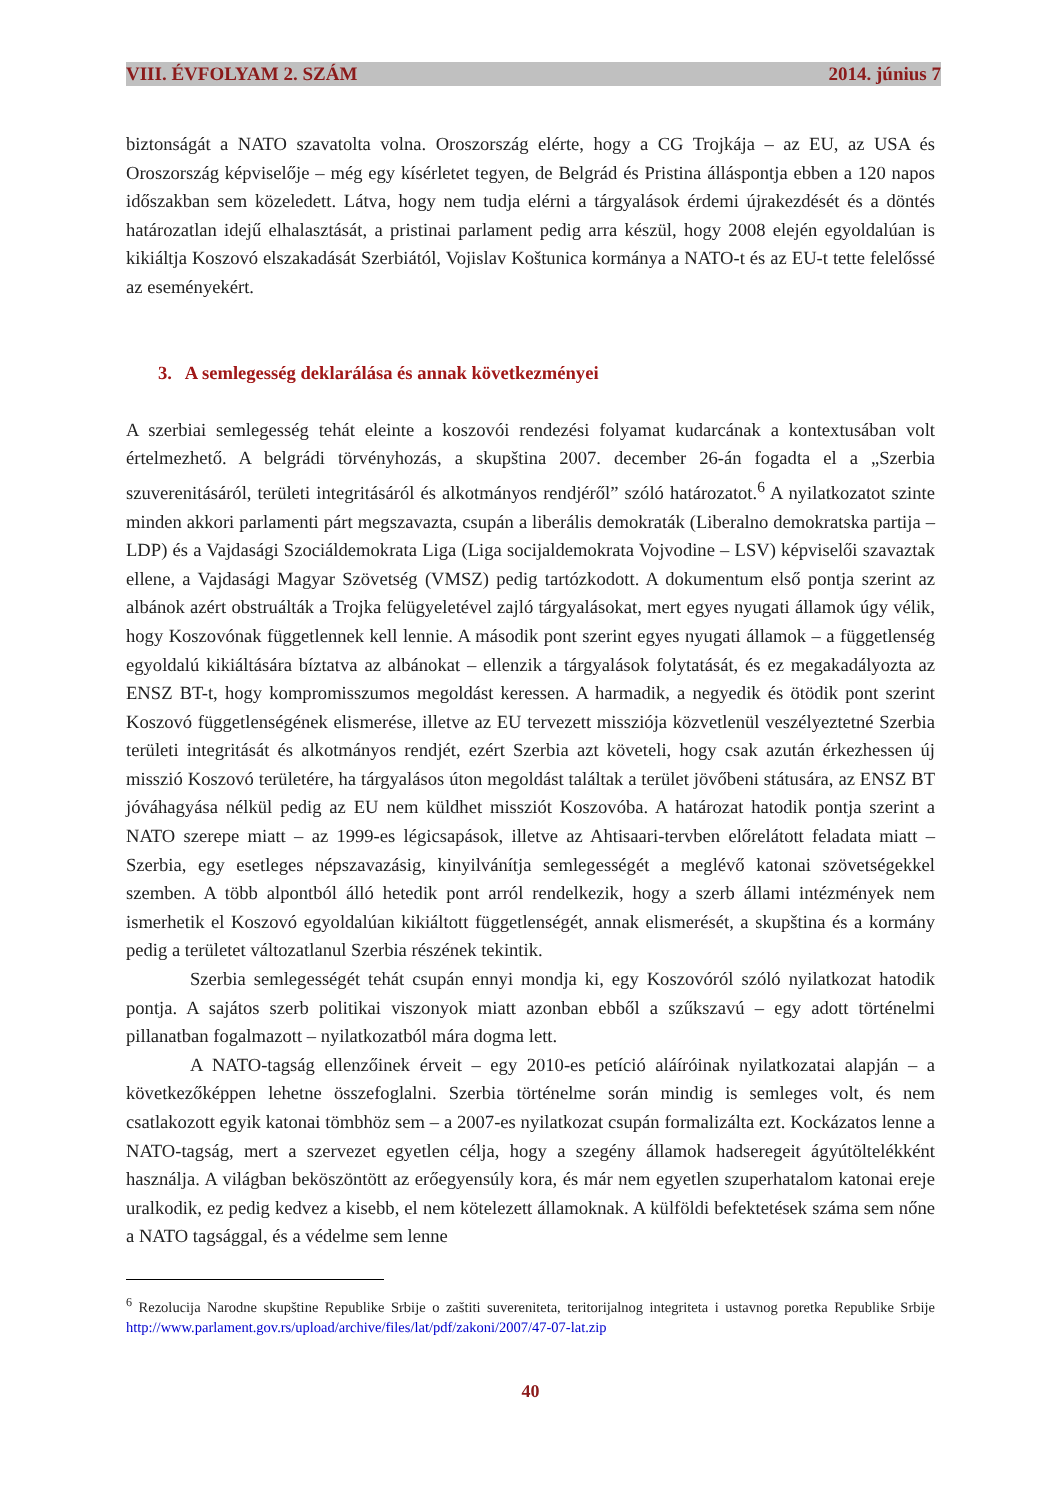VIII. ÉVFOLYAM 2. SZÁM 2014. június 7
biztonságát a NATO szavatolta volna. Oroszország elérte, hogy a CG Trojkája – az EU, az USA és Oroszország képviselője – még egy kísérletet tegyen, de Belgrád és Pristina álláspontja ebben a 120 napos időszakban sem közeledett. Látva, hogy nem tudja elérni a tárgyalások érdemi újrakezdését és a döntés határozatlan idejű elhalasztását, a pristinai parlament pedig arra készül, hogy 2008 elején egyoldalúan is kikiáltja Koszovó elszakadását Szerbiától, Vojislav Koštunica kormánya a NATO-t és az EU-t tette felelőssé az eseményekért.
3. A semlegesség deklarálása és annak következményei
A szerbiai semlegesség tehát eleinte a koszovói rendezési folyamat kudarcának a kontextusában volt értelmezhető. A belgrádi törvényhozás, a skupština 2007. december 26-án fogadta el a „Szerbia szuverenitásáról, területi integritásáról és alkotmányos rendjéről” szóló határozatot.<sup>6</sup> A nyilatkozatot szinte minden akkori parlamenti párt megszavazta, csupán a liberális demokraták (Liberalno demokratska partija – LDP) és a Vajdasági Szociáldemokrata Liga (Liga socijaldemokrata Vojvodine – LSV) képviselői szavaztak ellene, a Vajdasági Magyar Szövetség (VMSZ) pedig tartózkodott. A dokumentum első pontja szerint az albánok azért obstruálták a Trojka felügyeletével zajló tárgyalásokat, mert egyes nyugati államok úgy vélik, hogy Koszovónak függetlennek kell lennie. A második pont szerint egyes nyugati államok – a függetlenség egyoldalú kikiáltására bíztatva az albánokat – ellenzik a tárgyalások folytatását, és ez megakadályozta az ENSZ BT-t, hogy kompromisszumos megoldást keressen. A harmadik, a negyedik és ötödik pont szerint Koszovó függetlenségének elismerése, illetve az EU tervezett missziója közvetlenül veszélyeztetné Szerbia területi integritását és alkotmányos rendjét, ezért Szerbia azt követeli, hogy csak azután érkezhessen új misszió Koszovó területére, ha tárgyalásos úton megoldást találtak a terület jövőbeni státusára, az ENSZ BT jóváhagyása nélkül pedig az EU nem küldhet missziót Koszovóba. A határozat hatodik pontja szerint a NATO szerepe miatt – az 1999-es légicsapások, illetve az Ahtisaari-tervben előrelátott feladata miatt – Szerbia, egy esetleges népszavazásig, kinyilvánítja semlegességét a meglévő katonai szövetségekkel szemben. A több alpontból álló hetedik pont arról rendelkezik, hogy a szerb állami intézmények nem ismerhetik el Koszovó egyoldalúan kikiáltott függetlenségét, annak elismerését, a skupština és a kormány pedig a területet változatlanul Szerbia részének tekintik.
Szerbia semlegességét tehát csupán ennyi mondja ki, egy Koszovóról szóló nyilatkozat hatodik pontja. A sajátos szerb politikai viszonyok miatt azonban ebből a szűkszavú – egy adott történelmi pillanatban fogalmazott – nyilatkozatból mára dogma lett.
A NATO-tagság ellenzőinek érveit – egy 2010-es petíció aláíróinak nyilatkozatai alapján – a következőképpen lehetne összefoglalni. Szerbia történelme során mindig is semleges volt, és nem csatlakozott egyik katonai tömbhöz sem – a 2007-es nyilatkozat csupán formalizálta ezt. Kockázatos lenne a NATO-tagság, mert a szervezet egyetlen célja, hogy a szegény államok hadseregeit ágyútöltelékként használja. A világban beköszöntött az erőegyensúly kora, és már nem egyetlen szuperhatalom katonai ereje uralkodik, ez pedig kedvez a kisebb, el nem kötelezett államoknak. A külföldi befektetések száma sem nőne a NATO tagsággal, és a védelme sem lenne
<sup>6</sup> Rezolucija Narodne skupštine Republike Srbije o zaštiti suvereniteta, teritorijalnog integriteta i ustavnog poretka Republike Srbije http://www.parlament.gov.rs/upload/archive/files/lat/pdf/zakoni/2007/47-07-lat.zip
40